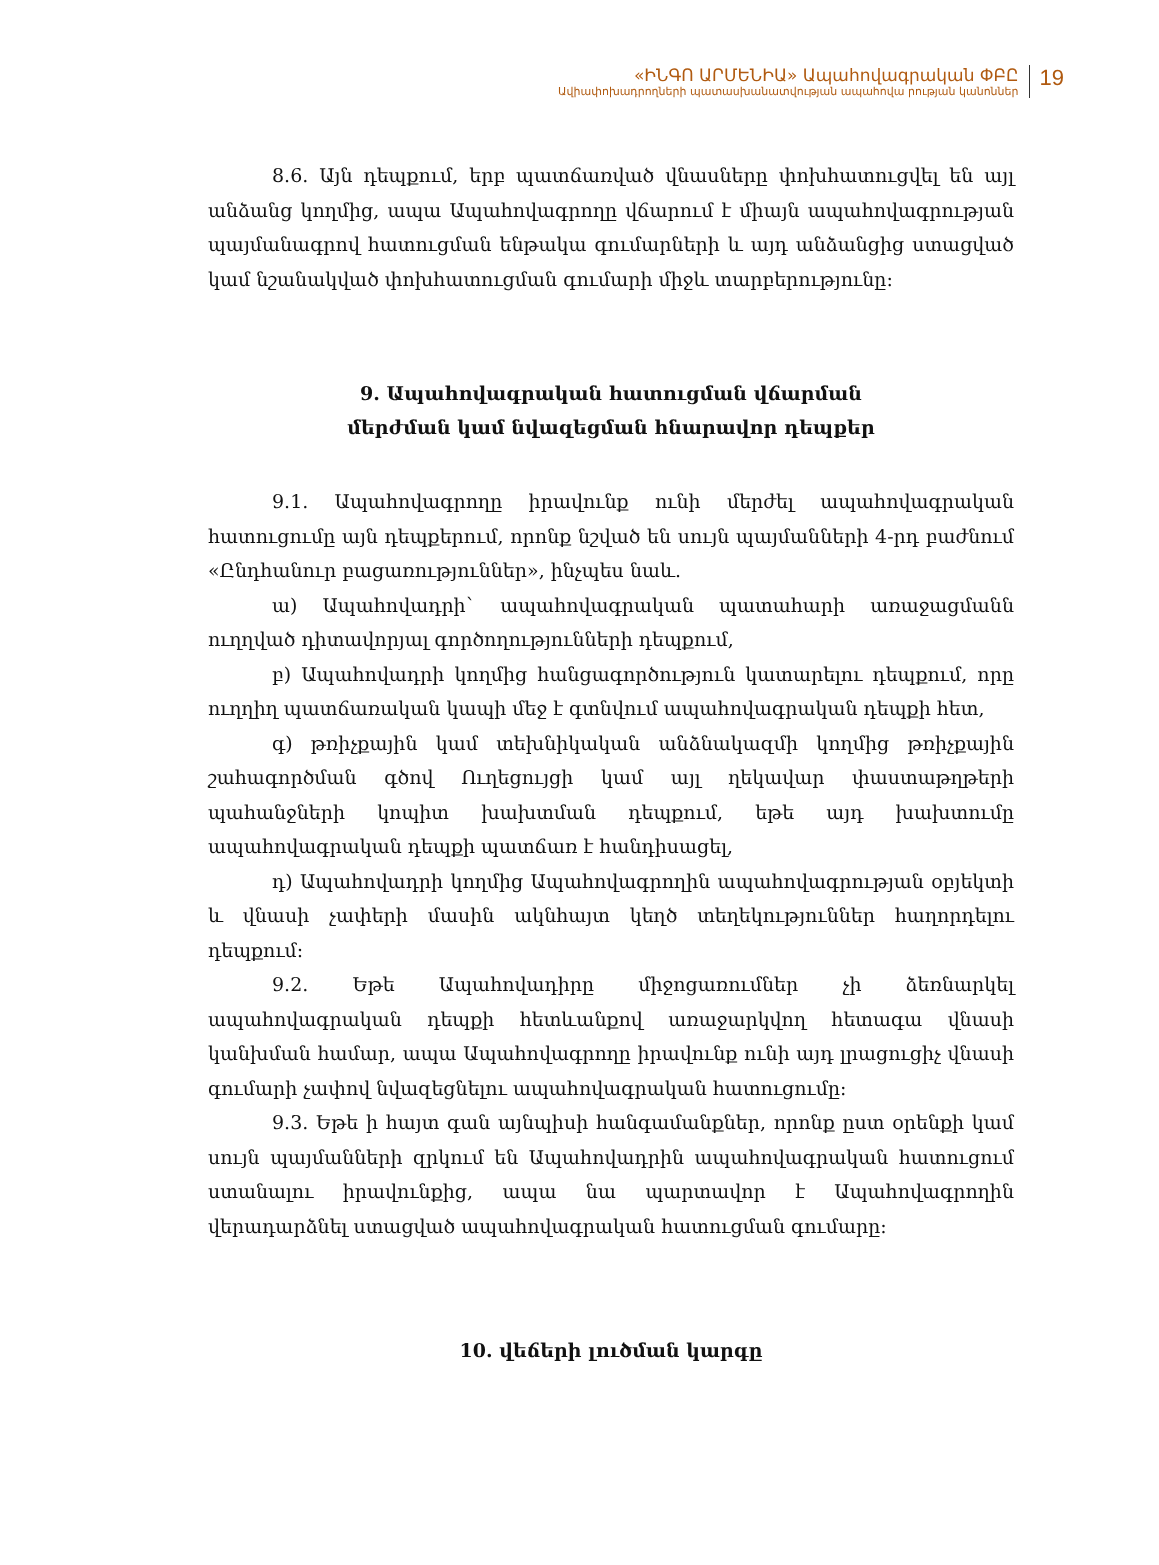«ԻՆԳՈ ԱՐՄԵՆԻԱ» Ապահովագրական ՓԲԸ
Ավիափոխադրողների պատասխանատվության ապահովա րության կանոններ
19
8.6. Այն դեպքում, երբ պատճառված վնասները փոխհատուցվել են այլ անձանց կողմից, ապա Ապահովագրողը վճարում է միայն ապահովագրության պայմանագրով հատուցման ենթակա գումարների և այդ անձանցից ստացված կամ նշանակված փոխհատուցման գումարի միջև տարբերությունը:
9. Ապահովագրական հատուցման վճարման
մերժման կամ նվազեցման հնարավոր դեպքեր
9.1. Ապահովագրողը իրավունք ունի մերժել ապահովագրական հատուցումը այն դեպքերում, որոնք նշված են սույն պայմանների 4-րդ բաժնում «Ընդհանուր բացառություններ», ինչպես նաև.
ա) Ապահովադրի` ապահովագրական պատահարի առաջացմանն ուղղված դիտավորյալ գործողությունների դեպքում,
բ) Ապահովադրի կողմից հանցագործություն կատարելու դեպքում, որը ուղղիղ պատճառական կապի մեջ է գտնվում ապահովագրական դեպքի հետ,
գ) թռիչքային կամ տեխնիկական անձնակազմի կողմից թռիչքային շահագործման գծով Ուղեցույցի կամ այլ ղեկավար փաստաթղթերի պահանջների կոպիտ խախտման դեպքում, եթե այդ խախտումը ապահովագրական դեպքի պատճառ է հանդիսացել,
դ) Ապահովադրի կողմից Ապահովագրողին ապահովագրության օբյեկտի և վնասի չափերի մասին ակնհայտ կեղծ տեղեկություններ հաղորդելու դեպքում:
9.2. Եթե Ապահովադիրը միջոցառումներ չի ձեռնարկել ապահովագրական դեպքի հետևանքով առաջարկվող հետագա վնասի կանխման համար, ապա Ապահովագրողը իրավունք ունի այդ լրացուցիչ վնասի գումարի չափով նվազեցնելու ապահովագրական հատուցումը:
9.3. Եթե ի հայտ գան այնպիսի հանգամանքներ, որոնք ըստ օրենքի կամ սույն պայմանների զրկում են Ապահովադրին ապահովագրական հատուցում ստանալու իրավունքից, ապա նա պարտավոր է Ապահովագրողին վերադարձնել ստացված ապահովագրական հատուցման գումարը:
10. վեճերի լուծման կարգը